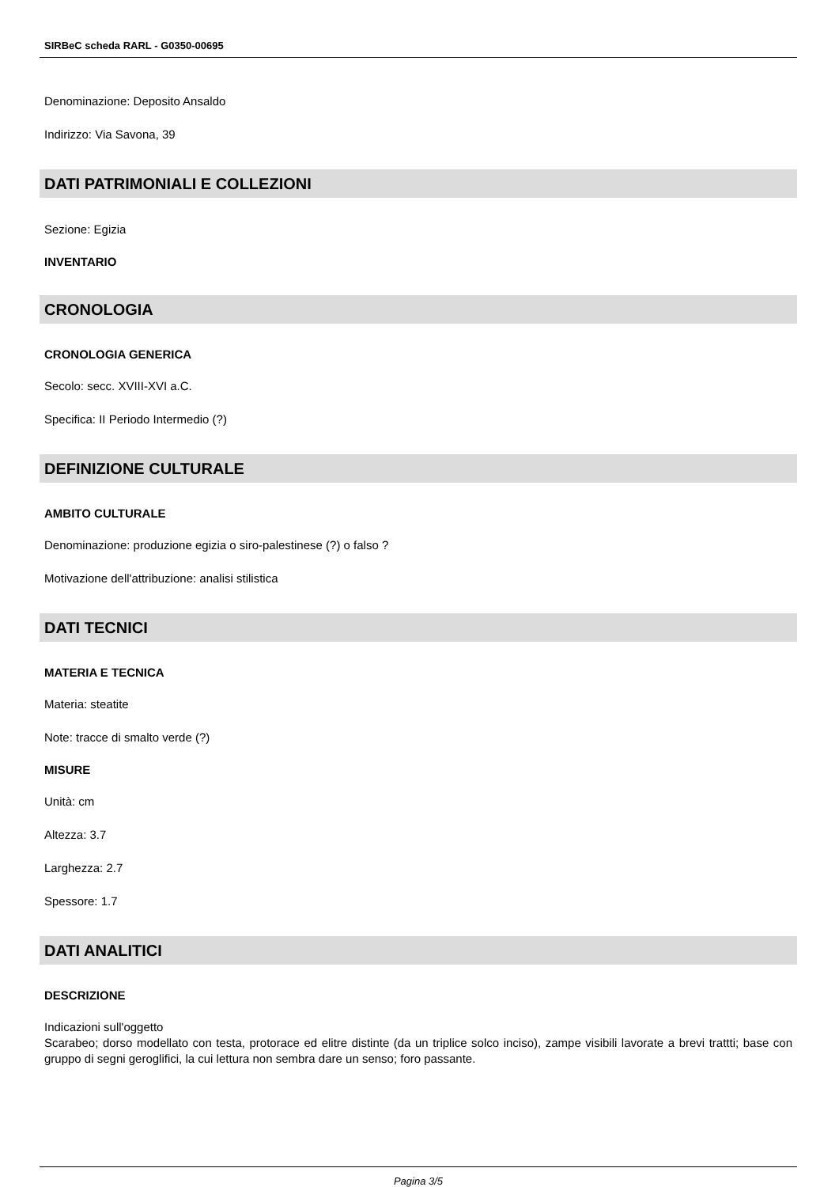SIRBeC scheda RARL - G0350-00695
Denominazione: Deposito Ansaldo
Indirizzo: Via Savona, 39
DATI PATRIMONIALI E COLLEZIONI
Sezione: Egizia
INVENTARIO
CRONOLOGIA
CRONOLOGIA GENERICA
Secolo: secc. XVIII-XVI a.C.
Specifica: II Periodo Intermedio (?)
DEFINIZIONE CULTURALE
AMBITO CULTURALE
Denominazione: produzione egizia o siro-palestinese (?) o falso ?
Motivazione dell'attribuzione: analisi stilistica
DATI TECNICI
MATERIA E TECNICA
Materia: steatite
Note: tracce di smalto verde (?)
MISURE
Unità: cm
Altezza: 3.7
Larghezza: 2.7
Spessore: 1.7
DATI ANALITICI
DESCRIZIONE
Indicazioni sull'oggetto
Scarabeo; dorso modellato con testa, protorace ed elitre distinte (da un triplice solco inciso), zampe visibili lavorate a brevi trattti; base con gruppo di segni geroglifici, la cui lettura non sembra dare un senso; foro passante.
Pagina 3/5